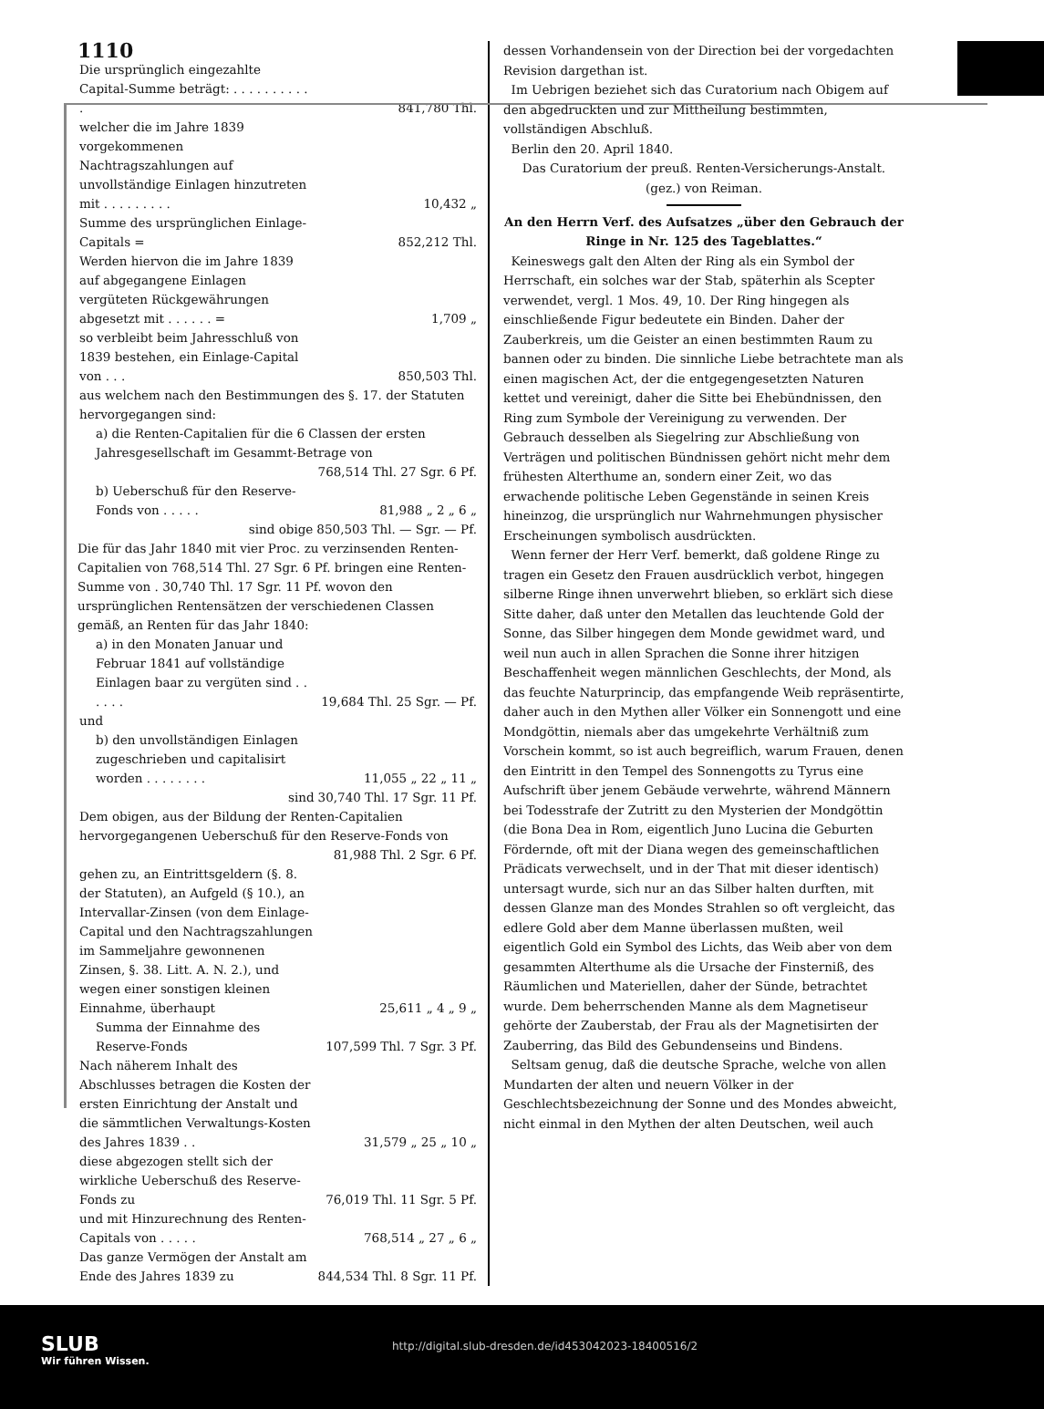1110
| Die ursprünglich eingezahlte Capital-Summe beträgt: . . . . . . . . . . . | 841,780 Thl. |
| welcher die im Jahre 1839 vorgekommenen Nachtragszahlungen auf unvollständige Einlagen hinzutreten mit . . . . . . . . . | 10,432 „ |
| Summe des ursprünglichen Einlage-Capitals = | 852,212 Thl. |
| Werden hiervon die im Jahre 1839 auf abgegangene Einlagen vergüteten Rückgewährungen abgesetzt mit . . . . . . = | 1,709 „ |
| so verbleibt beim Jahresschluß von 1839 bestehen, ein Einlage-Capital von . . . | 850,503 Thl. |
| aus welchem nach den Bestimmungen des §. 17. der Statuten hervorgegangen sind: | |
| a) die Renten-Capitalien für die 6 Classen der ersten Jahresgesellschaft im Gesammt-Betrage von | |
| | 768,514 Thl. 27 Sgr. 6 Pf. |
| b) Ueberschuß für den Reserve-Fonds von . . . . . | 81,988 „ 2 „ 6 „ |
| sind obige | 850,503 Thl. — Sgr. — Pf. |
Die für das Jahr 1840 mit vier Proc. zu verzinsenden Renten-Capitalien von 768,514 Thl. 27 Sgr. 6 Pf. bringen eine Renten-Summe von . 30,740 Thl. 17 Sgr. 11 Pf. wovon den ursprünglichen Rentensätzen der verschiedenen Classen gemäß, an Renten für das Jahr 1840:
| a) in den Monaten Januar und Februar 1841 auf vollständige Einlagen baar zu vergüten sind . . . . . . | 19,684 Thl. 25 Sgr. — Pf. |
| und | |
| b) den unvollständigen Einlagen zugeschrieben und capitalisirt worden . . . . . . . . | 11,055 „ 22 „ 11 „ |
| sind | 30,740 Thl. 17 Sgr. 11 Pf. |
| Dem obigen, aus der Bildung der Renten-Capitalien hervorgegangenen Ueberschuß für den Reserve-Fonds von | |
| | 81,988 Thl. 2 Sgr. 6 Pf. |
| gehen zu, an Eintrittsgeldern (§. 8. der Statuten), an Aufgeld (§ 10.), an Intervallar-Zinsen (von dem Einlage-Capital und den Nachtragszahlungen im Sammeljahre gewonnenen Zinsen, §. 38. Litt. A. N. 2.), und wegen einer sonstigen kleinen Einnahme, überhaupt | 25,611 „ 4 „ 9 „ |
| Summa der Einnahme des Reserve-Fonds | 107,599 Thl. 7 Sgr. 3 Pf. |
| Nach näherem Inhalt des Abschlusses betragen die Kosten der ersten Einrichtung der Anstalt und die sämmtlichen Verwaltungs-Kosten des Jahres 1839 . . | 31,579 „ 25 „ 10 „ |
| diese abgezogen stellt sich der wirkliche Ueberschuß des Reserve-Fonds zu | 76,019 Thl. 11 Sgr. 5 Pf. |
| und mit Hinzurechnung des Renten-Capitals von . . . . . | 768,514 „ 27 „ 6 „ |
| Das ganze Vermögen der Anstalt am Ende des Jahres 1839 zu | 844,534 Thl. 8 Sgr. 11 Pf. |
dessen Vorhandensein von der Direction bei der vorgedachten Revision dargethan ist.
Im Uebrigen beziehet sich das Curatorium nach Obigem auf den abgedruckten und zur Mittheilung bestimmten, vollständigen Abschluß.
Berlin den 20. April 1840.
Das Curatorium der preuß. Renten-Versicherungs-Anstalt.
(gez.) von Reiman.
An den Herrn Verf. des Aufsatzes „über den Gebrauch der Ringe in Nr. 125 des Tageblattes.“
Keineswegs galt den Alten der Ring als ein Symbol der Herrschaft, ein solches war der Stab, späterhin als Scepter verwendet, vergl. 1 Mos. 49, 10. Der Ring hingegen als einschließende Figur bedeutete ein Binden. Daher der Zauberkreis, um die Geister an einen bestimmten Raum zu bannen oder zu binden. Die sinnliche Liebe betrachtete man als einen magischen Act, der die entgegengesetzten Naturen kettet und vereinigt, daher die Sitte bei Ehebündnissen, den Ring zum Symbole der Vereinigung zu verwenden. Der Gebrauch desselben als Siegelring zur Abschließung von Verträgen und politischen Bündnissen gehört nicht mehr dem frühesten Alterthume an, sondern einer Zeit, wo das erwachende politische Leben Gegenstände in seinen Kreis hineinzog, die ursprünglich nur Wahrnehmungen physischer Erscheinungen symbolisch ausdrückten.
Wenn ferner der Herr Verf. bemerkt, daß goldene Ringe zu tragen ein Gesetz den Frauen ausdrücklich verbot, hingegen silberne Ringe ihnen unverwehrt blieben, so erklärt sich diese Sitte daher, daß unter den Metallen das leuchtende Gold der Sonne, das Silber hingegen dem Monde gewidmet ward, und weil nun auch in allen Sprachen die Sonne ihrer hitzigen Beschaffenheit wegen männlichen Geschlechts, der Mond, als das feuchte Naturprincip, das empfangende Weib repräsentirte, daher auch in den Mythen aller Völker ein Sonnengott und eine Mondgöttin, niemals aber das umgekehrte Verhältniß zum Vorschein kommt, so ist auch begreiflich, warum Frauen, denen den Eintritt in den Tempel des Sonnengotts zu Tyrus eine Aufschrift über jenem Gebäude verwehrte, während Männern bei Todesstrafe der Zutritt zu den Mysterien der Mondgöttin (die Bona Dea in Rom, eigentlich Juno Lucina die Geburten Fördernde, oft mit der Diana wegen des gemeinschaftlichen Prädicats verwechselt, und in der That mit dieser identisch) untersagt wurde, sich nur an das Silber halten durften, mit dessen Glanze man des Mondes Strahlen so oft vergleicht, das edlere Gold aber dem Manne überlassen mußten, weil eigentlich Gold ein Symbol des Lichts, das Weib aber von dem gesammten Alterthume als die Ursache der Finsterniß, des Räumlichen und Materiellen, daher der Sünde, betrachtet wurde. Dem beherrschenden Manne als dem Magnetiseur gehörte der Zauberstab, der Frau als der Magnetisirten der Zauberring, das Bild des Gebundenseins und Bindens.
Seltsam genug, daß die deutsche Sprache, welche von allen Mundarten der alten und neuern Völker in der Geschlechtsbezeichnung der Sonne und des Mondes abweicht, nicht einmal in den Mythen der alten Deutschen, weil auch
SLUB
Wir führen Wissen.
http://digital.slub-dresden.de/id453042023-18400516/2